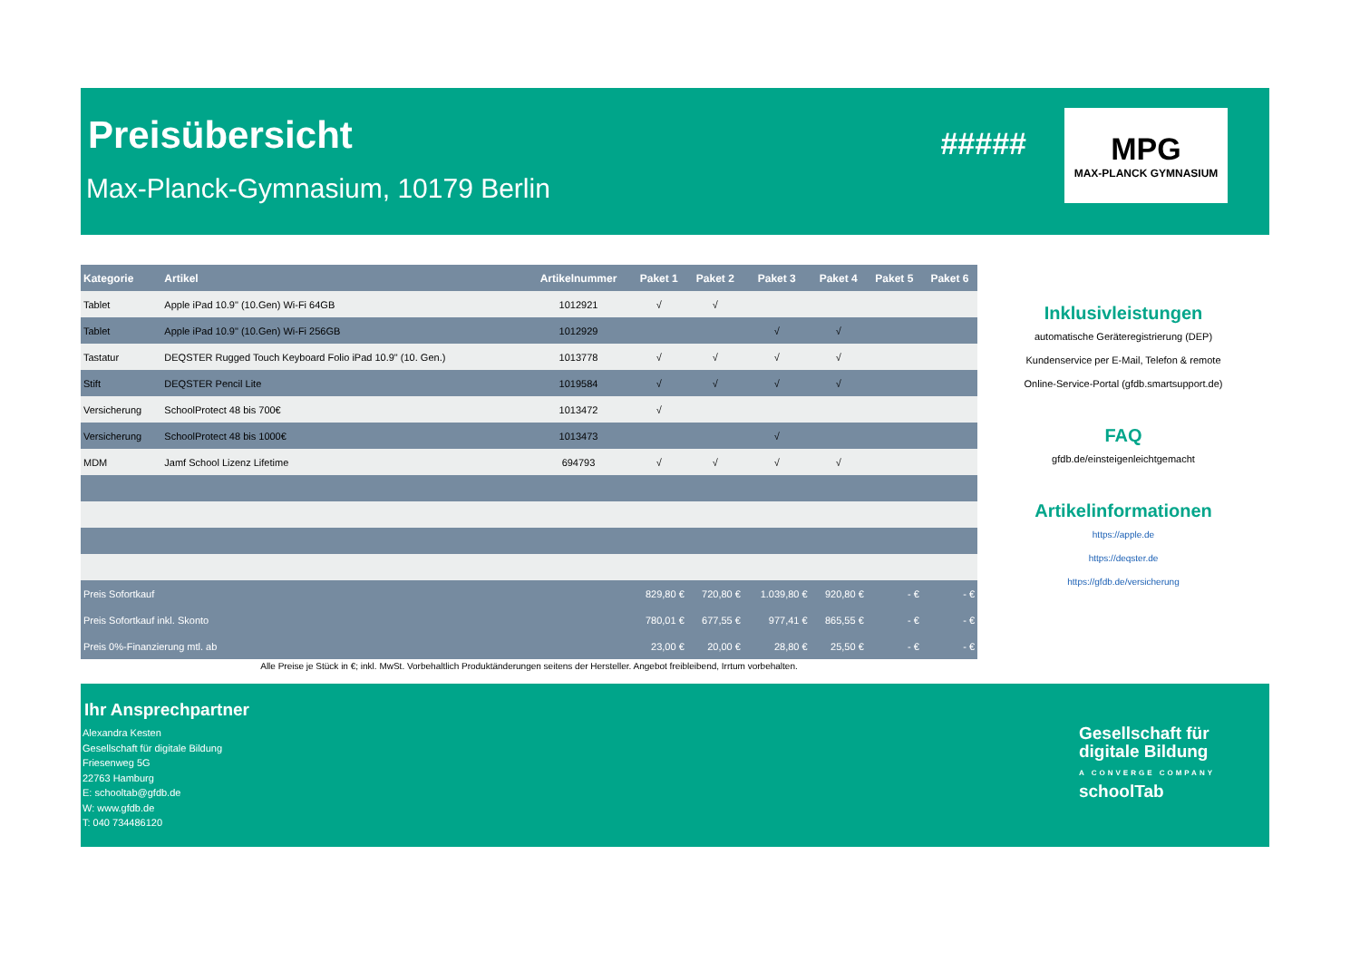Preisübersicht
Max-Planck-Gymnasium, 10179 Berlin
#####
MPG
MAX-PLANCK GYMNASIUM
| Kategorie | Artikel | Artikelnummer | Paket 1 | Paket 2 | Paket 3 | Paket 4 | Paket 5 | Paket 6 |
| --- | --- | --- | --- | --- | --- | --- | --- | --- |
| Tablet | Apple iPad 10.9" (10.Gen) Wi-Fi 64GB | 1012921 | √ | √ | | | | |
| Tablet | Apple iPad 10.9" (10.Gen) Wi-Fi 256GB | 1012929 | | | √ | √ | | |
| Tastatur | DEQSTER Rugged Touch Keyboard Folio iPad 10.9" (10. Gen.) | 1013778 | √ | √ | √ | √ | | |
| Stift | DEQSTER Pencil Lite | 1019584 | √ | √ | √ | √ | | |
| Versicherung | SchoolProtect 48 bis 700€ | 1013472 | √ | | | | | |
| Versicherung | SchoolProtect 48 bis 1000€ | 1013473 | | | √ | | | |
| MDM | Jamf School Lizenz Lifetime | 694793 | √ | √ | √ | √ | | |
| Preis Sofortkauf | | | 829,80 € | 720,80 € | 1.039,80 € | 920,80 € | - € | - € |
| Preis Sofortkauf inkl. Skonto | | | 780,01 € | 677,55 € | 977,41 € | 865,55 € | - € | - € |
| Preis 0%-Finanzierung mtl. ab | | | 23,00 € | 20,00 € | 28,80 € | 25,50 € | - € | - € |
Alle Preise je Stück in €; inkl. MwSt. Vorbehaltlich Produktänderungen seitens der Hersteller. Angebot freibleibend, Irrtum vorbehalten.
Inklusivleistungen
automatische Geräteregistrierung (DEP)
Kundenservice per E-Mail, Telefon & remote
Online-Service-Portal (gfdb.smartsupport.de)
FAQ
gfdb.de/einsteigenleichtgemacht
Artikelinformationen
https://apple.de
https://deqster.de
https://gfdb.de/versicherung
Ihr Ansprechpartner
Alexandra Kesten
Gesellschaft für digitale Bildung
Friesenweg 5G
22763 Hamburg
E: schooltab@gfdb.de
W: www.gfdb.de
T: 040 734486120
Gesellschaft für
digitale Bildung
A CONVERGE COMPANY
schoolTab